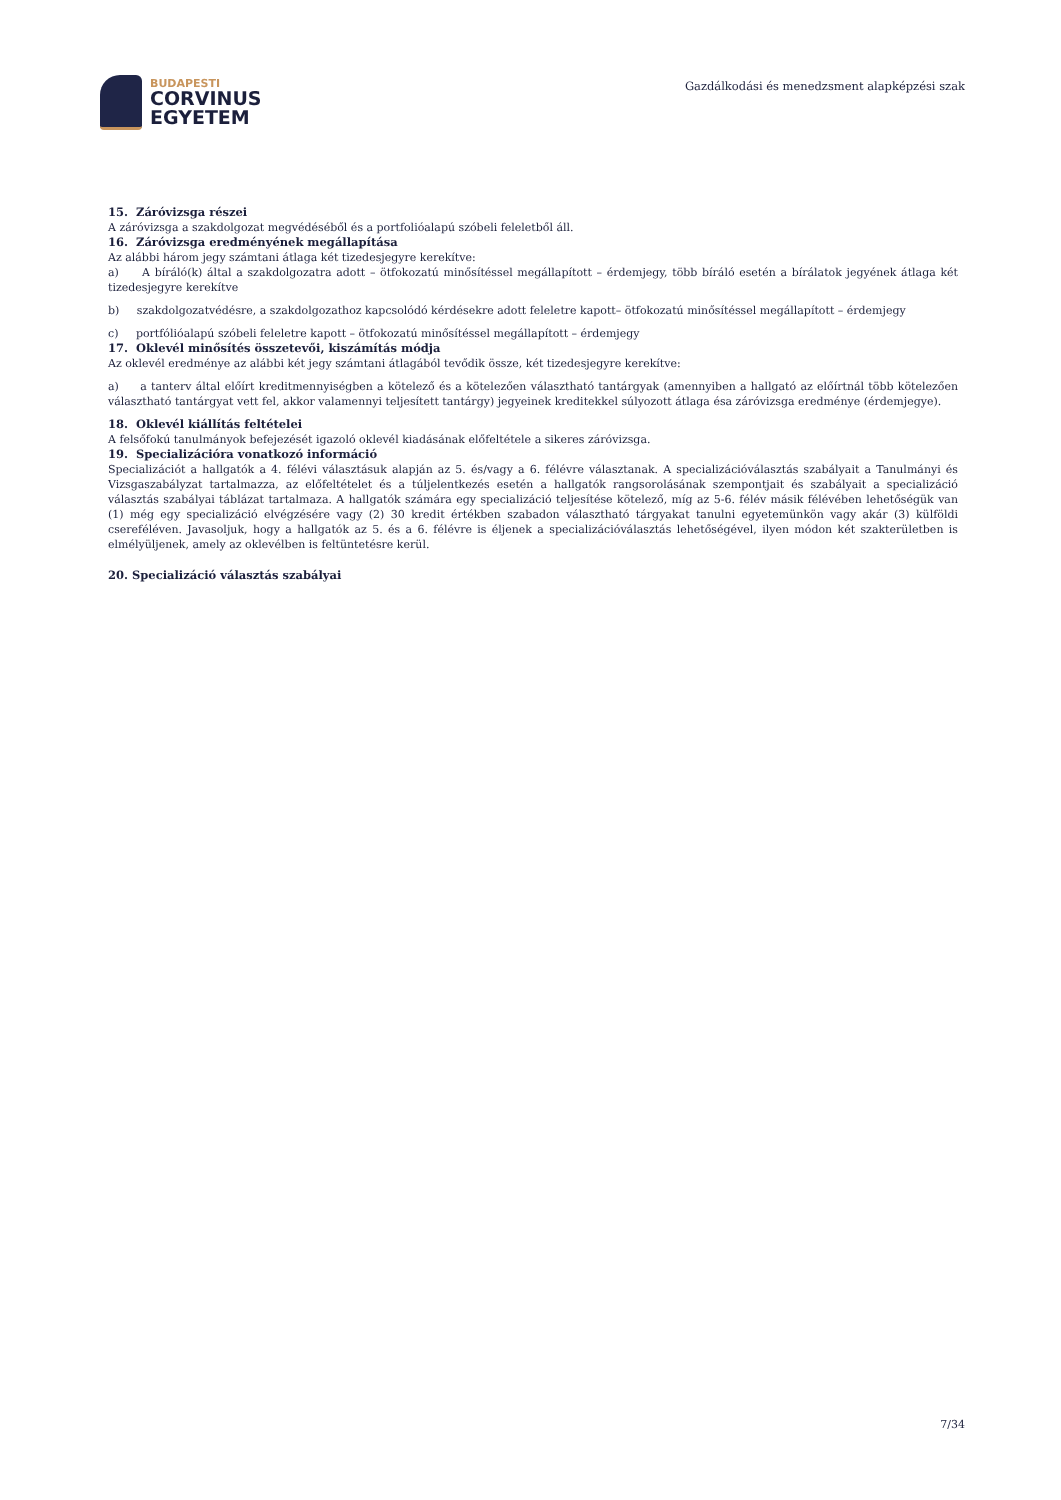BUDAPESTI
CORVINUS
EGYETEM
Gazdálkodási és menedzsment alapképzési szak
15. Záróvizsga részei
A záróvizsga a szakdolgozat megvédéséből és a portfolióalapú szóbeli feleletből áll.
16. Záróvizsga eredményének megállapítása
Az alábbi három jegy számtani átlaga két tizedesjegyre kerekítve:
a) A bíráló(k) által a szakdolgozatra adott – ötfokozatú minősítéssel megállapított – érdemjegy, több bíráló esetén a bírálatok jegyének átlaga két tizedesjegyre kerekítve
b) szakdolgozatvédésre, a szakdolgozathoz kapcsolódó kérdésekre adott feleletre kapott– ötfokozatú minősítéssel megállapított – érdemjegy
c) portfólióalapú szóbeli feleletre kapott – ötfokozatú minősítéssel megállapított – érdemjegy
17. Oklevél minősítés összetevői, kiszámítás módja
Az oklevél eredménye az alábbi két jegy számtani átlagából tevődik össze, két tizedesjegyre kerekítve:
a) a tanterv által előírt kreditmennyiségben a kötelező és a kötelezően választható tantárgyak (amennyiben a hallgató az előírtnál több kötelezően választható tantárgyat vett fel, akkor valamennyi teljesített tantárgy) jegyeinek kreditekkel súlyozott átlaga ésa záróvizsga eredménye (érdemjegye).
18. Oklevél kiállítás feltételei
A felsőfokú tanulmányok befejezését igazoló oklevél kiadásának előfeltétele a sikeres záróvizsga.
19. Specializációra vonatkozó információ
Specializációt a hallgatók a 4. félévi választásuk alapján az 5. és/vagy a 6. félévre választanak. A specializációválasztás szabályait a Tanulmányi és Vizsgaszabályzat tartalmazza, az előfeltételet és a túljelentkezés esetén a hallgatók rangsorolásának szempontjait és szabályait a specializáció választás szabályai táblázat tartalmaza. A hallgatók számára egy specializáció teljesítése kötelező, míg az 5-6. félév másik félévében lehetőségük van (1) még egy specializáció elvégzésére vagy (2) 30 kredit értékben szabadon választható tárgyakat tanulni egyetemünkön vagy akár (3) külföldi csereféléven. Javasoljuk, hogy a hallgatók az 5. és a 6. félévre is éljenek a specializációválasztás lehetőségével, ilyen módon két szakterületben is elmélyüljenek, amely az oklevélben is feltüntetésre kerül.
20. Specializáció választás szabályai
7/34